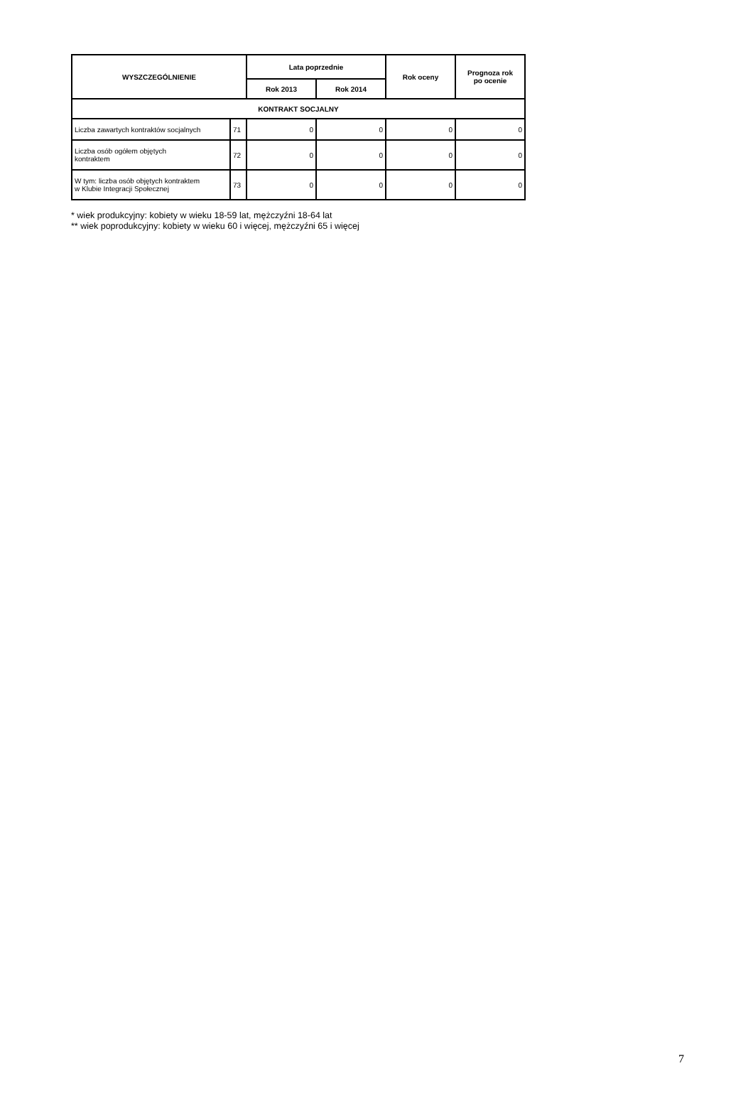| WYSZCZEGÓLNIENIE | | Lata poprzednie | | Rok oceny | Prognoza rok po ocenie |
| --- | --- | --- | --- | --- | --- |
| | | Rok 2013 | Rok 2014 | | |
| KONTRAKT SOCJALNY | | | | | |
| Liczba zawartych kontraktów socjalnych | 71 | 0 | 0 | 0 | 0 |
| Liczba osób ogółem objętych kontraktem | 72 | 0 | 0 | 0 | 0 |
| W tym: liczba osób objętych kontraktem w Klubie Integracji Społecznej | 73 | 0 | 0 | 0 | 0 |
* wiek produkcyjny: kobiety w wieku 18-59 lat, mężczyźni 18-64 lat
** wiek poprodukcyjny: kobiety w wieku 60 i więcej, mężczyźni 65 i więcej
7